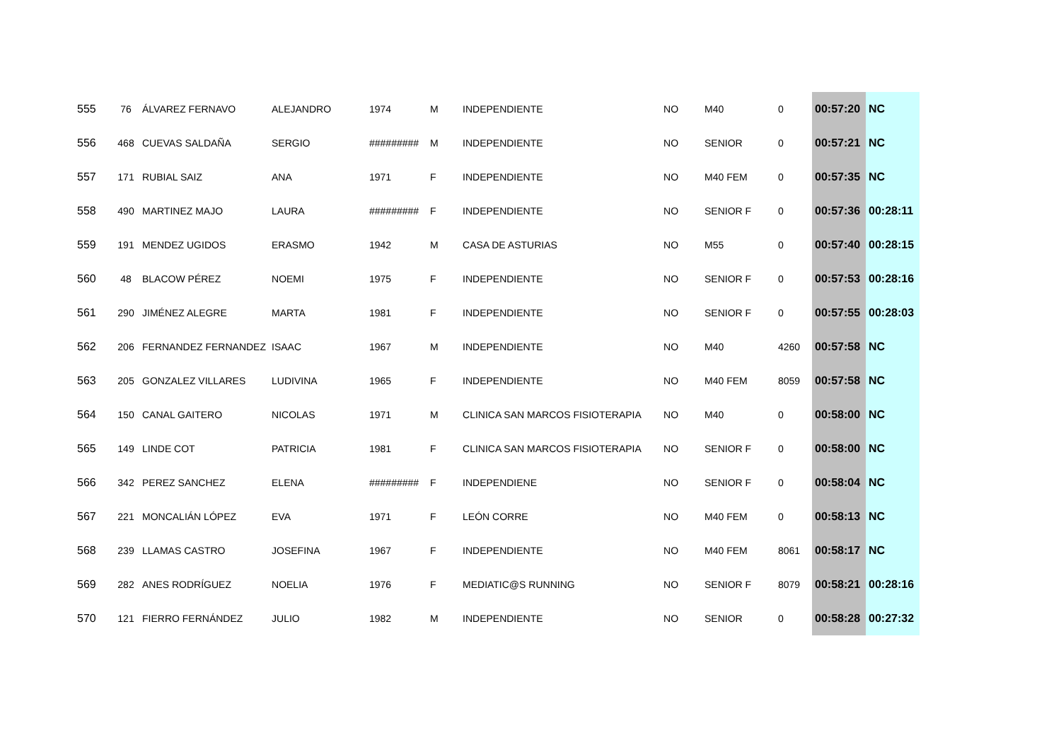| 555 | 76 | ÁLVAREZ FERNAVO | ALEJANDRO | 1974 | M | INDEPENDIENTE | NO | M40 | 0 | 00:57:20 | NC |
| 556 | 468 | CUEVAS SALDAÑA | SERGIO | ######### | M | INDEPENDIENTE | NO | SENIOR | 0 | 00:57:21 | NC |
| 557 | 171 | RUBIAL SAIZ | ANA | 1971 | F | INDEPENDIENTE | NO | M40 FEM | 0 | 00:57:35 | NC |
| 558 | 490 | MARTINEZ MAJO | LAURA | ######### | F | INDEPENDIENTE | NO | SENIOR F | 0 | 00:57:36 | 00:28:11 |
| 559 | 191 | MENDEZ UGIDOS | ERASMO | 1942 | M | CASA DE ASTURIAS | NO | M55 | 0 | 00:57:40 | 00:28:15 |
| 560 | 48 | BLACOW PÉREZ | NOEMI | 1975 | F | INDEPENDIENTE | NO | SENIOR F | 0 | 00:57:53 | 00:28:16 |
| 561 | 290 | JIMÉNEZ ALEGRE | MARTA | 1981 | F | INDEPENDIENTE | NO | SENIOR F | 0 | 00:57:55 | 00:28:03 |
| 562 | 206 | FERNANDEZ FERNANDEZ | ISAAC | 1967 | M | INDEPENDIENTE | NO | M40 | 4260 | 00:57:58 | NC |
| 563 | 205 | GONZALEZ VILLARES | LUDIVINA | 1965 | F | INDEPENDIENTE | NO | M40 FEM | 8059 | 00:57:58 | NC |
| 564 | 150 | CANAL GAITERO | NICOLAS | 1971 | M | CLINICA SAN MARCOS FISIOTERAPIA | NO | M40 | 0 | 00:58:00 | NC |
| 565 | 149 | LINDE COT | PATRICIA | 1981 | F | CLINICA SAN MARCOS FISIOTERAPIA | NO | SENIOR F | 0 | 00:58:00 | NC |
| 566 | 342 | PEREZ SANCHEZ | ELENA | ######### | F | INDEPENDIENE | NO | SENIOR F | 0 | 00:58:04 | NC |
| 567 | 221 | MONCALIÁN LÓPEZ | EVA | 1971 | F | LEÓN CORRE | NO | M40 FEM | 0 | 00:58:13 | NC |
| 568 | 239 | LLAMAS CASTRO | JOSEFINA | 1967 | F | INDEPENDIENTE | NO | M40 FEM | 8061 | 00:58:17 | NC |
| 569 | 282 | ANES RODRÍGUEZ | NOELIA | 1976 | F | MEDIATIC@S RUNNING | NO | SENIOR F | 8079 | 00:58:21 | 00:28:16 |
| 570 | 121 | FIERRO FERNÁNDEZ | JULIO | 1982 | M | INDEPENDIENTE | NO | SENIOR | 0 | 00:58:28 | 00:27:32 |